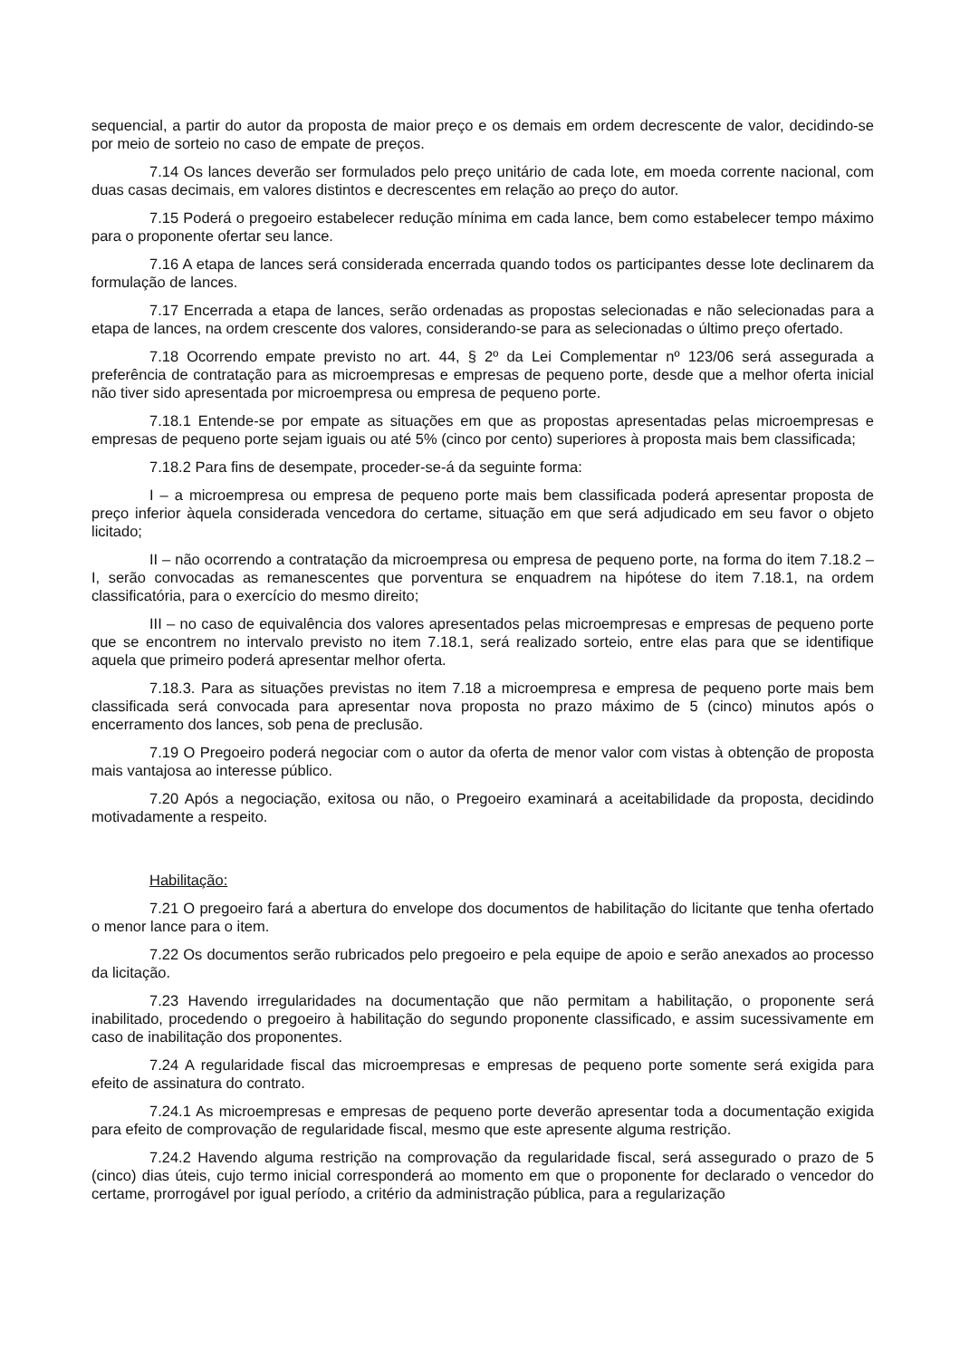sequencial, a partir do autor da proposta de maior preço e os demais em ordem decrescente de valor, decidindo-se por meio de sorteio no caso de empate de preços.
7.14 Os lances deverão ser formulados pelo preço unitário de cada lote, em moeda corrente nacional, com duas casas decimais, em valores distintos e decrescentes em relação ao preço do autor.
7.15 Poderá o pregoeiro estabelecer redução mínima em cada lance, bem como estabelecer tempo máximo para o proponente ofertar seu lance.
7.16 A etapa de lances será considerada encerrada quando todos os participantes desse lote declinarem da formulação de lances.
7.17 Encerrada a etapa de lances, serão ordenadas as propostas selecionadas e não selecionadas para a etapa de lances, na ordem crescente dos valores, considerando-se para as selecionadas o último preço ofertado.
7.18 Ocorrendo empate previsto no art. 44, § 2º da Lei Complementar nº 123/06 será assegurada a preferência de contratação para as microempresas e empresas de pequeno porte, desde que a melhor oferta inicial não tiver sido apresentada por microempresa ou empresa de pequeno porte.
7.18.1 Entende-se por empate as situações em que as propostas apresentadas pelas microempresas e empresas de pequeno porte sejam iguais ou até 5% (cinco por cento) superiores à proposta mais bem classificada;
7.18.2 Para fins de desempate, proceder-se-á da seguinte forma:
I – a microempresa ou empresa de pequeno porte mais bem classificada poderá apresentar proposta de preço inferior àquela considerada vencedora do certame, situação em que será adjudicado em seu favor o objeto licitado;
II – não ocorrendo a contratação da microempresa ou empresa de pequeno porte, na forma do item 7.18.2 – I, serão convocadas as remanescentes que porventura se enquadrem na hipótese do item 7.18.1, na ordem classificatória, para o exercício do mesmo direito;
III – no caso de equivalência dos valores apresentados pelas microempresas e empresas de pequeno porte que se encontrem no intervalo previsto no item 7.18.1, será realizado sorteio, entre elas para que se identifique aquela que primeiro poderá apresentar melhor oferta.
7.18.3. Para as situações previstas no item 7.18 a microempresa e empresa de pequeno porte mais bem classificada será convocada para apresentar nova proposta no prazo máximo de 5 (cinco) minutos após o encerramento dos lances, sob pena de preclusão.
7.19 O Pregoeiro poderá negociar com o autor da oferta de menor valor com vistas à obtenção de proposta mais vantajosa ao interesse público.
7.20 Após a negociação, exitosa ou não, o Pregoeiro examinará a aceitabilidade da proposta, decidindo motivadamente a respeito.
Habilitação:
7.21 O pregoeiro fará a abertura do envelope dos documentos de habilitação do licitante que tenha ofertado o menor lance para o item.
7.22 Os documentos serão rubricados pelo pregoeiro e pela equipe de apoio e serão anexados ao processo da licitação.
7.23 Havendo irregularidades na documentação que não permitam a habilitação, o proponente será inabilitado, procedendo o pregoeiro à habilitação do segundo proponente classificado, e assim sucessivamente em caso de inabilitação dos proponentes.
7.24 A regularidade fiscal das microempresas e empresas de pequeno porte somente será exigida para efeito de assinatura do contrato.
7.24.1 As microempresas e empresas de pequeno porte deverão apresentar toda a documentação exigida para efeito de comprovação de regularidade fiscal, mesmo que este apresente alguma restrição.
7.24.2 Havendo alguma restrição na comprovação da regularidade fiscal, será assegurado o prazo de 5 (cinco) dias úteis, cujo termo inicial corresponderá ao momento em que o proponente for declarado o vencedor do certame, prorrogável por igual período, a critério da administração pública, para a regularização